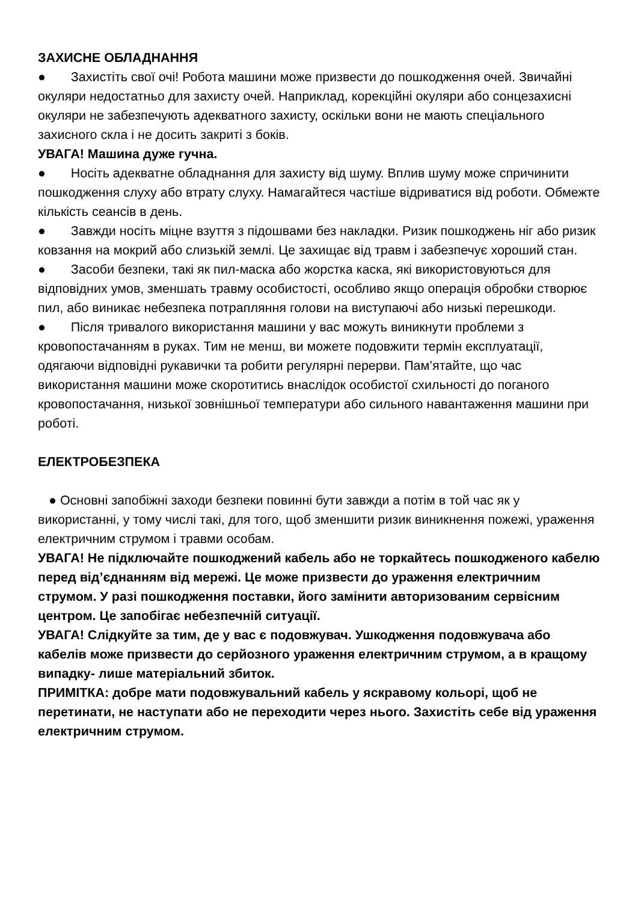ЗАХИСНЕ ОБЛАДНАННЯ
● Захистіть свої очі! Робота машини може призвести до пошкодження очей. Звичайні окуляри недостатньо для захисту очей. Наприклад, корекційні окуляри або сонцезахисні окуляри не забезпечують адекватного захисту, оскільки вони не мають спеціального захисного скла і не досить закриті з боків.
УВАГА! Машина дуже гучна.
● Носіть адекватне обладнання для захисту від шуму. Вплив шуму може спричинити пошкодження слуху або втрату слуху. Намагайтеся частіше відриватися від роботи. Обмежте кількість сеансів в день.
● Завжди носіть міцне взуття з підошвами без накладки. Ризик пошкоджень ніг або ризик ковзання на мокрий або слизькій землі. Це захищає від травм і забезпечує хороший стан.
● Засоби безпеки, такі як пил-маска або жорстка каска, які використовуються для відповідних умов, зменшать травму особистості, особливо якщо операція обробки створює пил, або виникає небезпека потрапляння голови на виступаючі або низькі перешкоди.
● Після тривалого використання машини у вас можуть виникнути проблеми з кровопостачанням в руках. Тим не менш, ви можете подовжити термін експлуатації, одягаючи відповідні рукавички та робити регулярні перерви. Пам’ятайте, що час використання машини може скоротитись внаслідок особистої схильності до поганого кровопостачання, низької зовнішньої температури або сильного навантаження машини при роботі.
ЕЛЕКТРОБЕЗПЕКА
● Основні запобіжні заходи безпеки повинні бути завжди а потім в той час як у використанні, у тому числі такі, для того, щоб зменшити ризик виникнення пожежі, ураження електричним струмом і травми особам.
УВАГА! Не підключайте пошкоджений кабель або не торкайтесь пошкодженого кабелю перед від’єднанням від мережі. Це може призвести до ураження електричним струмом. У разі пошкодження поставки, його замінити авторизованим сервісним центром. Це запобігає небезпечній ситуації.
УВАГА! Слідкуйте за тим, де у вас є подовжувач. Ушкодження подовжувача або кабелів може призвести до серйозного ураження електричним струмом, а в кращому випадку- лише матеріальний збиток.
ПРИМІТКА: добре мати подовжувальний кабель у яскравому кольорі, щоб не перетинати, не наступати або не переходити через нього. Захистіть себе від ураження електричним струмом.